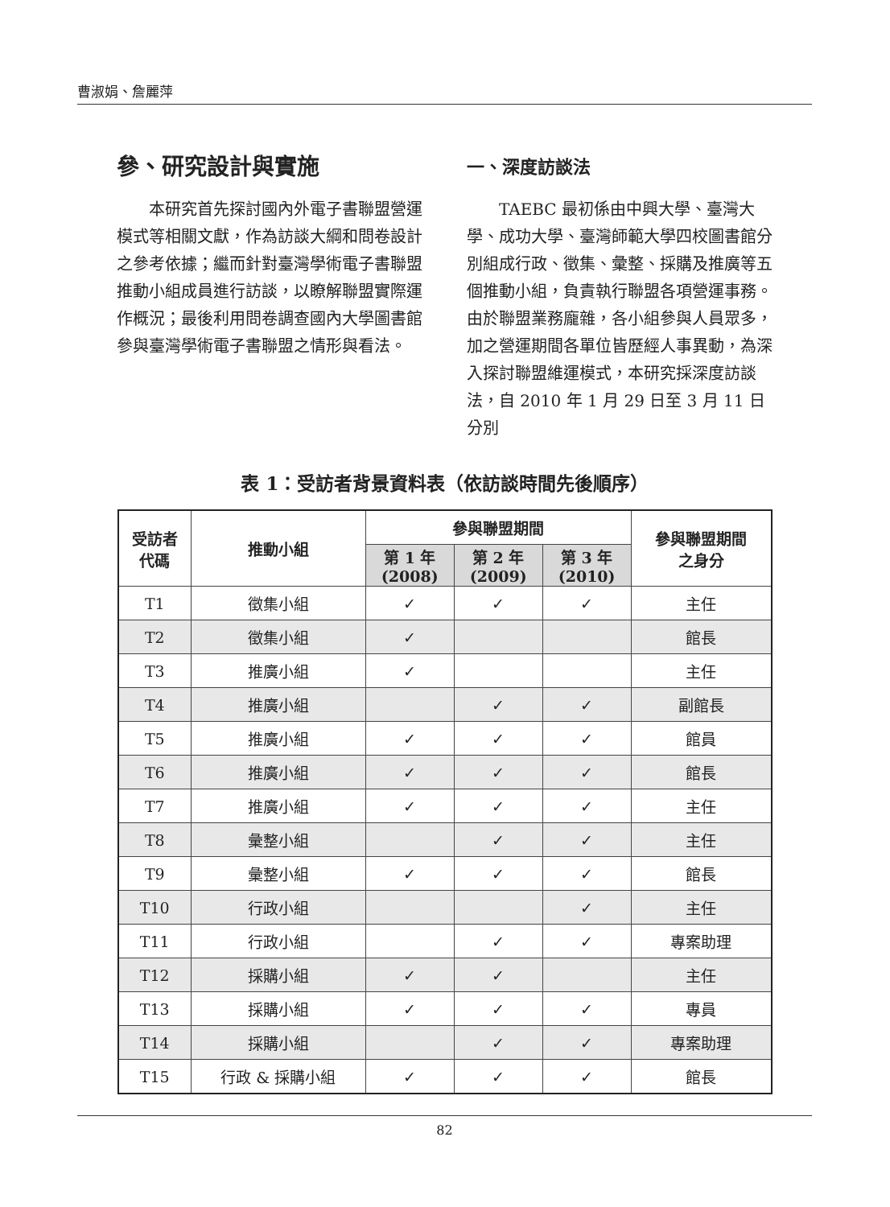曹淑娟、詹麗萍
參、研究設計與實施
本研究首先探討國內外電子書聯盟營運模式等相關文獻，作為訪談大綱和問卷設計之參考依據；繼而針對臺灣學術電子書聯盟推動小組成員進行訪談，以瞭解聯盟實際運作概況；最後利用問卷調查國內大學圖書館參與臺灣學術電子書聯盟之情形與看法。
一、深度訪談法
TAEBC 最初係由中興大學、臺灣大學、成功大學、臺灣師範大學四校圖書館分別組成行政、徵集、彙整、採購及推廣等五個推動小組，負責執行聯盟各項營運事務。由於聯盟業務龐雜，各小組參與人員眾多，加之營運期間各單位皆歷經人事異動，為深入探討聯盟維運模式，本研究採深度訪談法，自 2010 年 1 月 29 日至 3 月 11 日分別
表 1：受訪者背景資料表（依訪談時間先後順序）
| 受訪者 代碼 | 推動小組 | 參與聯盟期間 | | | 參與聯盟期間 之身分 |
| --- | --- | --- | --- | --- | --- |
| | | 第 1 年 (2008) | 第 2 年 (2009) | 第 3 年 (2010) | |
| T1 | 徵集小組 | ✓ | ✓ | ✓ | 主任 |
| T2 | 徵集小組 | ✓ | | | 館長 |
| T3 | 推廣小組 | ✓ | | | 主任 |
| T4 | 推廣小組 | | ✓ | ✓ | 副館長 |
| T5 | 推廣小組 | ✓ | ✓ | ✓ | 館員 |
| T6 | 推廣小組 | ✓ | ✓ | ✓ | 館長 |
| T7 | 推廣小組 | ✓ | ✓ | ✓ | 主任 |
| T8 | 彙整小組 | | ✓ | ✓ | 主任 |
| T9 | 彙整小組 | ✓ | ✓ | ✓ | 館長 |
| T10 | 行政小組 | | | ✓ | 主任 |
| T11 | 行政小組 | | ✓ | ✓ | 專案助理 |
| T12 | 採購小組 | ✓ | ✓ | | 主任 |
| T13 | 採購小組 | ✓ | ✓ | ✓ | 專員 |
| T14 | 採購小組 | | ✓ | ✓ | 專案助理 |
| T15 | 行政 & 採購小組 | ✓ | ✓ | ✓ | 館長 |
82